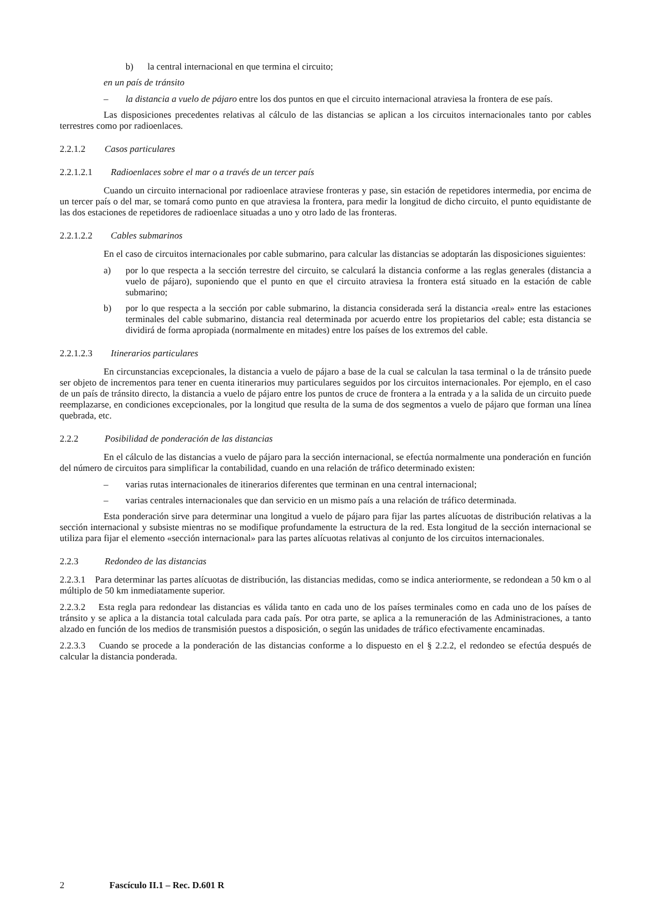b) la central internacional en que termina el circuito;
en un país de tránsito
– la distancia a vuelo de pájaro entre los dos puntos en que el circuito internacional atraviesa la frontera de ese país.
Las disposiciones precedentes relativas al cálculo de las distancias se aplican a los circuitos internacionales tanto por cables terrestres como por radioenlaces.
2.2.1.2 Casos particulares
2.2.1.2.1 Radioenlaces sobre el mar o a través de un tercer país
Cuando un circuito internacional por radioenlace atraviese fronteras y pase, sin estación de repetidores intermedia, por encima de un tercer país o del mar, se tomará como punto en que atraviesa la frontera, para medir la longitud de dicho circuito, el punto equidistante de las dos estaciones de repetidores de radioenlace situadas a uno y otro lado de las fronteras.
2.2.1.2.2 Cables submarinos
En el caso de circuitos internacionales por cable submarino, para calcular las distancias se adoptarán las disposiciones siguientes:
a) por lo que respecta a la sección terrestre del circuito, se calculará la distancia conforme a las reglas generales (distancia a vuelo de pájaro), suponiendo que el punto en que el circuito atraviesa la frontera está situado en la estación de cable submarino;
b) por lo que respecta a la sección por cable submarino, la distancia considerada será la distancia «real» entre las estaciones terminales del cable submarino, distancia real determinada por acuerdo entre los propietarios del cable; esta distancia se dividirá de forma apropiada (normalmente en mitades) entre los países de los extremos del cable.
2.2.1.2.3 Itinerarios particulares
En circunstancias excepcionales, la distancia a vuelo de pájaro a base de la cual se calculan la tasa terminal o la de tránsito puede ser objeto de incrementos para tener en cuenta itinerarios muy particulares seguidos por los circuitos internacionales. Por ejemplo, en el caso de un país de tránsito directo, la distancia a vuelo de pájaro entre los puntos de cruce de frontera a la entrada y a la salida de un circuito puede reemplazarse, en condiciones excepcionales, por la longitud que resulta de la suma de dos segmentos a vuelo de pájaro que forman una línea quebrada, etc.
2.2.2 Posibilidad de ponderación de las distancias
En el cálculo de las distancias a vuelo de pájaro para la sección internacional, se efectúa normalmente una ponderación en función del número de circuitos para simplificar la contabilidad, cuando en una relación de tráfico determinado existen:
– varias rutas internacionales de itinerarios diferentes que terminan en una central internacional;
– varias centrales internacionales que dan servicio en un mismo país a una relación de tráfico determinada.
Esta ponderación sirve para determinar una longitud a vuelo de pájaro para fijar las partes alícuotas de distribución relativas a la sección internacional y subsiste mientras no se modifique profundamente la estructura de la red. Esta longitud de la sección internacional se utiliza para fijar el elemento «sección internacional» para las partes alícuotas relativas al conjunto de los circuitos internacionales.
2.2.3 Redondeo de las distancias
2.2.3.1 Para determinar las partes alícuotas de distribución, las distancias medidas, como se indica anteriormente, se redondean a 50 km o al múltiplo de 50 km inmediatamente superior.
2.2.3.2 Esta regla para redondear las distancias es válida tanto en cada uno de los países terminales como en cada uno de los países de tránsito y se aplica a la distancia total calculada para cada país. Por otra parte, se aplica a la remuneración de las Administraciones, a tanto alzado en función de los medios de transmisión puestos a disposición, o según las unidades de tráfico efectivamente encaminadas.
2.2.3.3 Cuando se procede a la ponderación de las distancias conforme a lo dispuesto en el § 2.2.2, el redondeo se efectúa después de calcular la distancia ponderada.
2 Fascículo II.1 – Rec. D.601 R